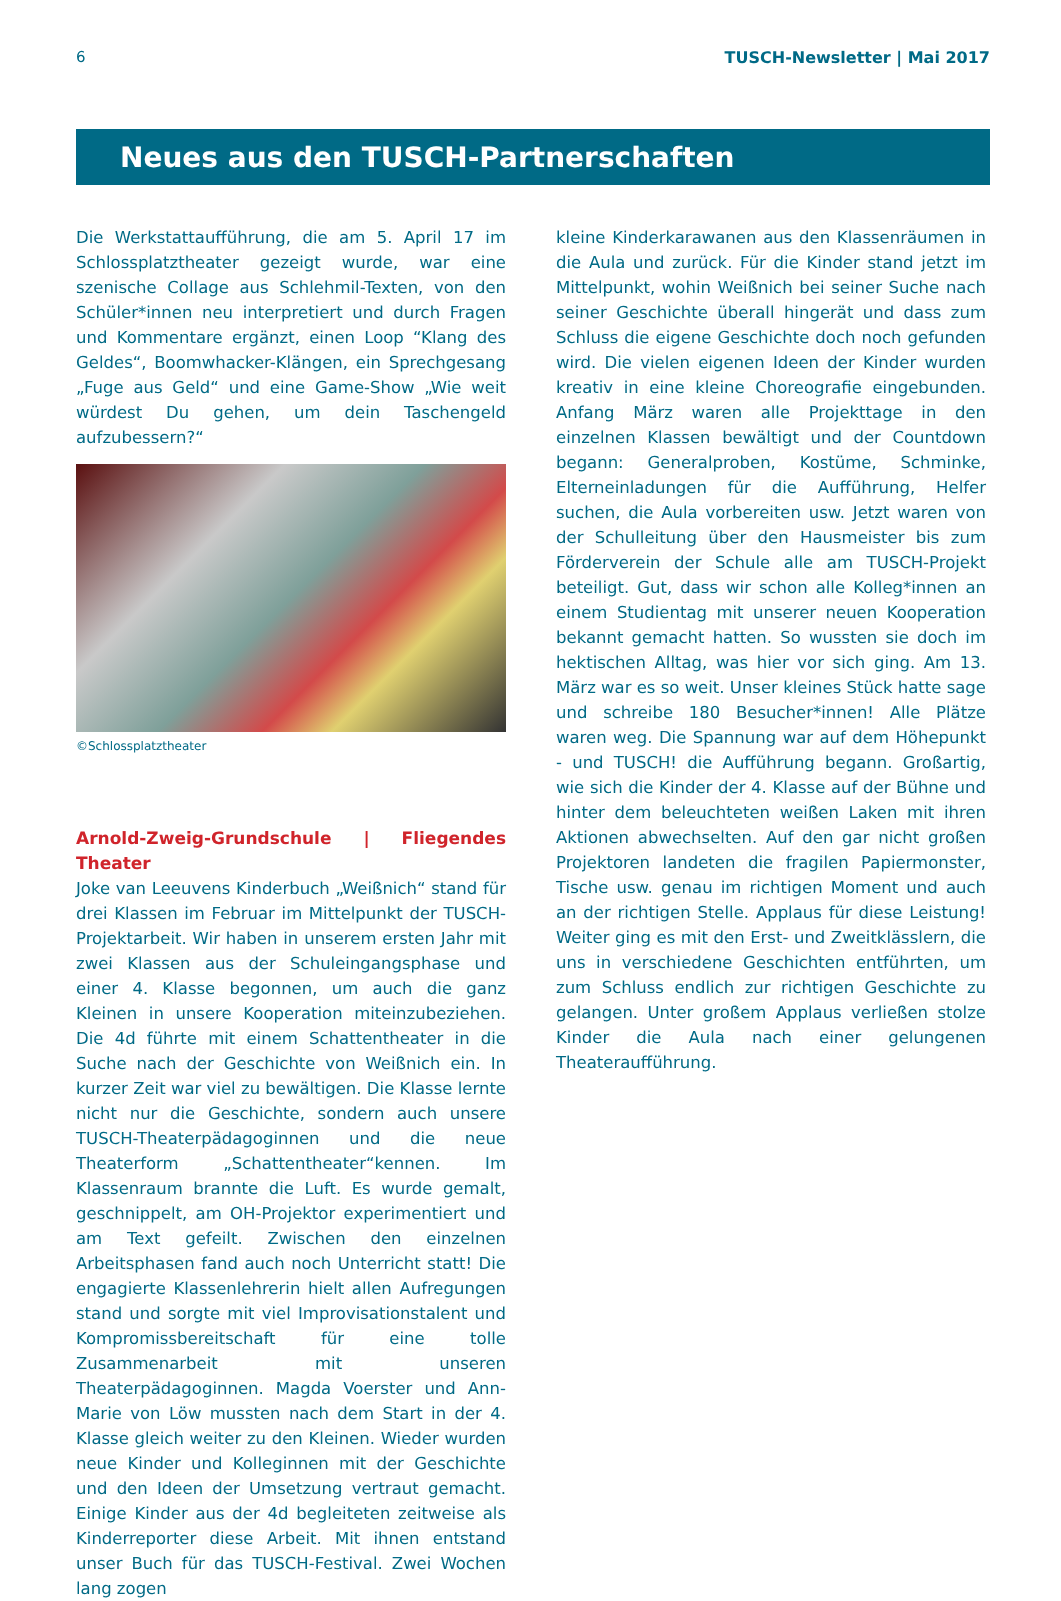6 TUSCH-Newsletter | Mai 2017
Neues aus den TUSCH-Partnerschaften
Die Werkstattaufführung, die am 5. April 17 im Schlossplatztheater gezeigt wurde, war eine szenische Collage aus Schlehmil-Texten, von den Schüler*innen neu interpretiert und durch Fragen und Kommentare ergänzt, einen Loop “Klang des Geldes“, Boomwhacker-Klängen, ein Sprechgesang „Fuge aus Geld“ und eine Game-Show „Wie weit würdest Du gehen, um dein Taschengeld aufzubessern?“
©Schlossplatztheater
Arnold-Zweig-Grundschule | Fliegendes Theater
Joke van Leeuvens Kinderbuch „Weißnich“ stand für drei Klassen im Februar im Mittelpunkt der TUSCH-Projektarbeit. Wir haben in unserem ersten Jahr mit zwei Klassen aus der Schuleingangsphase und einer 4. Klasse begonnen, um auch die ganz Kleinen in unsere Kooperation miteinzubeziehen. Die 4d führte mit einem Schattentheater in die Suche nach der Geschichte von Weißnich ein. In kurzer Zeit war viel zu bewältigen. Die Klasse lernte nicht nur die Geschichte, sondern auch unsere TUSCH-Theaterpädagoginnen und die neue Theaterform „Schattentheater“kennen. Im Klassenraum brannte die Luft. Es wurde gemalt, geschnippelt, am OH-Projektor experimentiert und am Text gefeilt. Zwischen den einzelnen Arbeitsphasen fand auch noch Unterricht statt! Die engagierte Klassenlehrerin hielt allen Aufregungen stand und sorgte mit viel Improvisationstalent und Kompromissbereitschaft für eine tolle Zusammenarbeit mit unseren Theaterpädagoginnen. Magda Voerster und Ann-Marie von Löw mussten nach dem Start in der 4. Klasse gleich weiter zu den Kleinen. Wieder wurden neue Kinder und Kolleginnen mit der Geschichte und den Ideen der Umsetzung vertraut gemacht. Einige Kinder aus der 4d begleiteten zeitweise als Kinderreporter diese Arbeit. Mit ihnen entstand unser Buch für das TUSCH-Festival. Zwei Wochen lang zogen
kleine Kinderkarawanen aus den Klassenräumen in die Aula und zurück. Für die Kinder stand jetzt im Mittelpunkt, wohin Weißnich bei seiner Suche nach seiner Geschichte überall hingerät und dass zum Schluss die eigene Geschichte doch noch gefunden wird. Die vielen eigenen Ideen der Kinder wurden kreativ in eine kleine Choreografie eingebunden. Anfang März waren alle Projekttage in den einzelnen Klassen bewältigt und der Countdown begann: Generalproben, Kostüme, Schminke, Elterneinladungen für die Aufführung, Helfer suchen, die Aula vorbereiten usw. Jetzt waren von der Schulleitung über den Hausmeister bis zum Förderverein der Schule alle am TUSCH-Projekt beteiligt. Gut, dass wir schon alle Kolleg*innen an einem Studientag mit unserer neuen Kooperation bekannt gemacht hatten. So wussten sie doch im hektischen Alltag, was hier vor sich ging. Am 13. März war es so weit. Unser kleines Stück hatte sage und schreibe 180 Besucher*innen! Alle Plätze waren weg. Die Spannung war auf dem Höhepunkt - und TUSCH! die Aufführung begann. Großartig, wie sich die Kinder der 4. Klasse auf der Bühne und hinter dem beleuchteten weißen Laken mit ihren Aktionen abwechselten. Auf den gar nicht großen Projektoren landeten die fragilen Papiermonster, Tische usw. genau im richtigen Moment und auch an der richtigen Stelle. Applaus für diese Leistung! Weiter ging es mit den Erst- und Zweitklässlern, die uns in verschiedene Geschichten entführten, um zum Schluss endlich zur richtigen Geschichte zu gelangen. Unter großem Applaus verließen stolze Kinder die Aula nach einer gelungenen Theateraufführung.